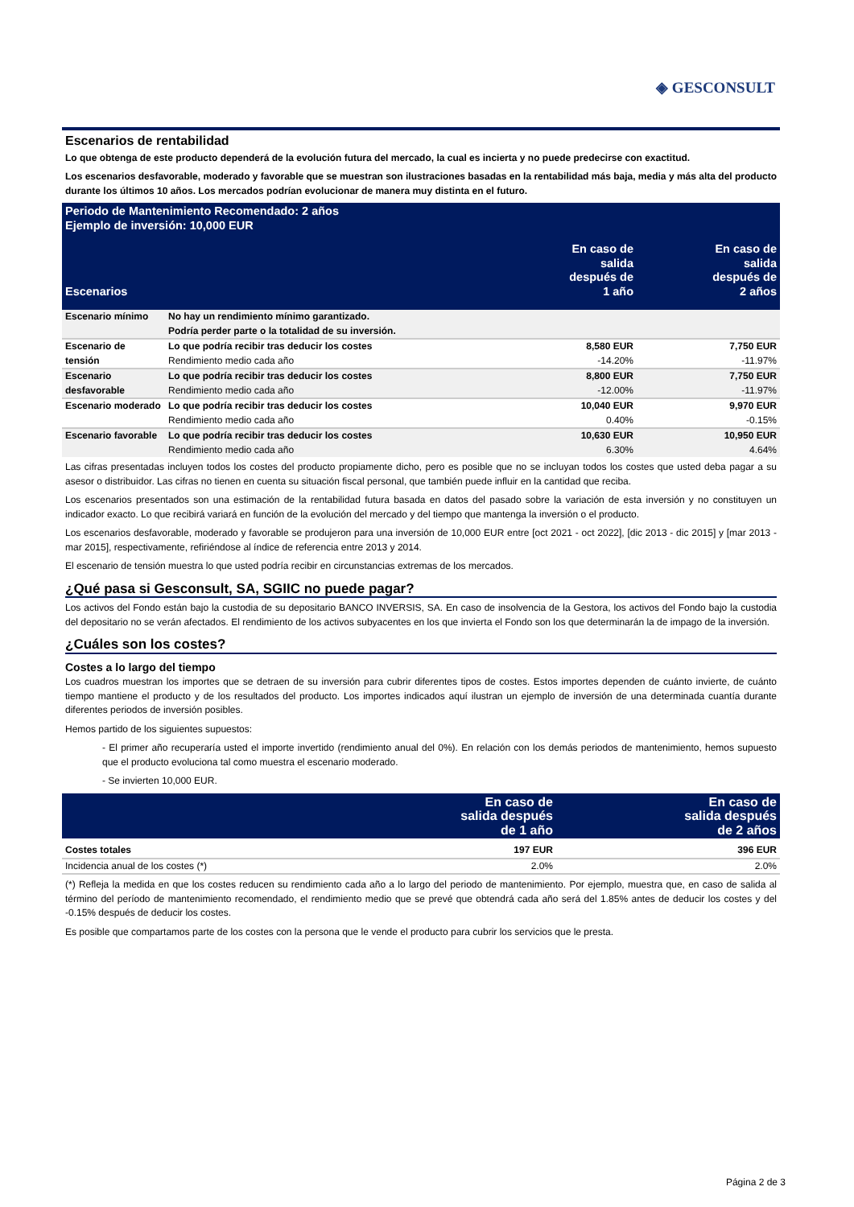◈ GESCONSULT
Escenarios de rentabilidad
Lo que obtenga de este producto dependerá de la evolución futura del mercado, la cual es incierta y no puede predecirse con exactitud.
Los escenarios desfavorable, moderado y favorable que se muestran son ilustraciones basadas en la rentabilidad más baja, media y más alta del producto durante los últimos 10 años. Los mercados podrían evolucionar de manera muy distinta en el futuro.
| Periodo de Mantenimiento Recomendado: 2 años Ejemplo de inversión: 10,000 EUR | | | |
| Escenarios | | En caso de salida después de 1 año | En caso de salida después de 2 años |
| Escenario mínimo | No hay un rendimiento mínimo garantizado. Podría perder parte o la totalidad de su inversión. | | |
| Escenario de tensión | Lo que podría recibir tras deducir los costes Rendimiento medio cada año | 8,580 EUR -14.20% | 7,750 EUR -11.97% |
| Escenario desfavorable | Lo que podría recibir tras deducir los costes Rendimiento medio cada año | 8,800 EUR -12.00% | 7,750 EUR -11.97% |
| Escenario moderado | Lo que podría recibir tras deducir los costes Rendimiento medio cada año | 10,040 EUR 0.40% | 9,970 EUR -0.15% |
| Escenario favorable | Lo que podría recibir tras deducir los costes Rendimiento medio cada año | 10,630 EUR 6.30% | 10,950 EUR 4.64% |
Las cifras presentadas incluyen todos los costes del producto propiamente dicho, pero es posible que no se incluyan todos los costes que usted deba pagar a su asesor o distribuidor. Las cifras no tienen en cuenta su situación fiscal personal, que también puede influir en la cantidad que reciba.
Los escenarios presentados son una estimación de la rentabilidad futura basada en datos del pasado sobre la variación de esta inversión y no constituyen un indicador exacto. Lo que recibirá variará en función de la evolución del mercado y del tiempo que mantenga la inversión o el producto.
Los escenarios desfavorable, moderado y favorable se produjeron para una inversión de 10,000 EUR entre [oct 2021 - oct 2022], [dic 2013 - dic 2015] y [mar 2013 - mar 2015], respectivamente, refiriéndose al índice de referencia entre 2013 y 2014.
El escenario de tensión muestra lo que usted podría recibir en circunstancias extremas de los mercados.
¿Qué pasa si Gesconsult, SA, SGIIC no puede pagar?
Los activos del Fondo están bajo la custodia de su depositario BANCO INVERSIS, SA. En caso de insolvencia de la Gestora, los activos del Fondo bajo la custodia del depositario no se verán afectados. El rendimiento de los activos subyacentes en los que invierta el Fondo son los que determinarán la de impago de la inversión.
¿Cuáles son los costes?
Costes a lo largo del tiempo
Los cuadros muestran los importes que se detraen de su inversión para cubrir diferentes tipos de costes. Estos importes dependen de cuánto invierte, de cuánto tiempo mantiene el producto y de los resultados del producto. Los importes indicados aquí ilustran un ejemplo de inversión de una determinada cuantía durante diferentes periodos de inversión posibles.
Hemos partido de los siguientes supuestos:
- El primer año recuperaría usted el importe invertido (rendimiento anual del 0%). En relación con los demás periodos de mantenimiento, hemos supuesto que el producto evoluciona tal como muestra el escenario moderado.
- Se invierten 10,000 EUR.
| | En caso de salida después de 1 año | En caso de salida después de 2 años |
| Costes totales | 197 EUR | 396 EUR |
| Incidencia anual de los costes (*) | 2.0% | 2.0% |
(*) Refleja la medida en que los costes reducen su rendimiento cada año a lo largo del periodo de mantenimiento. Por ejemplo, muestra que, en caso de salida al término del período de mantenimiento recomendado, el rendimiento medio que se prevé que obtendrá cada año será del 1.85% antes de deducir los costes y del -0.15% después de deducir los costes.
Es posible que compartamos parte de los costes con la persona que le vende el producto para cubrir los servicios que le presta.
Página 2 de 3